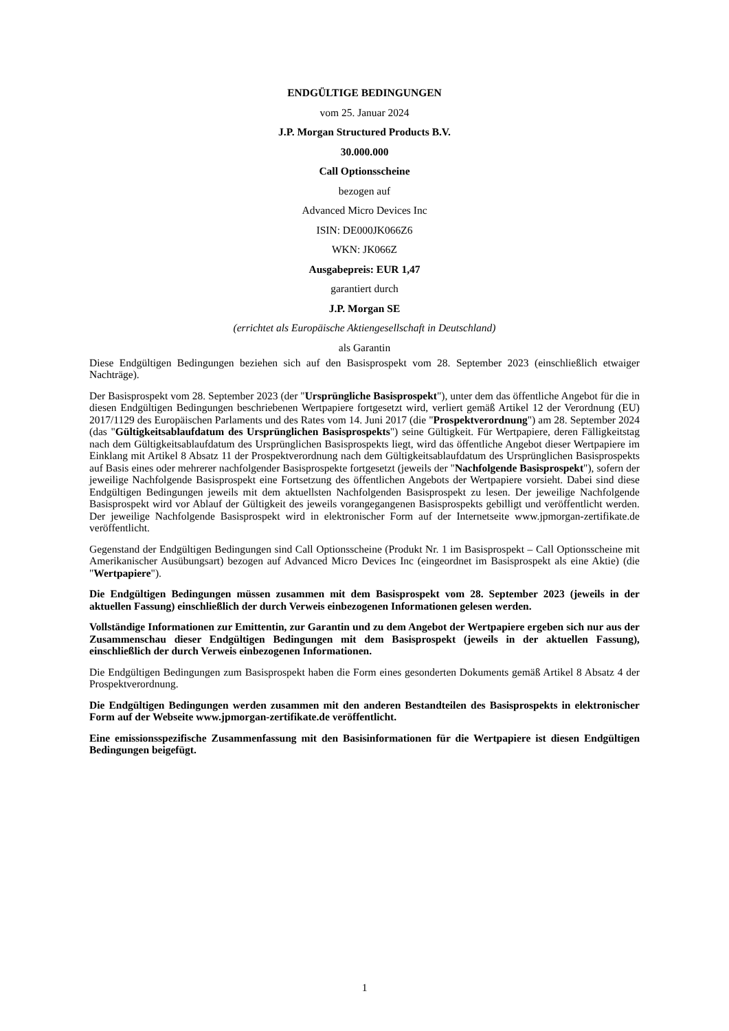ENDGÜLTIGE BEDINGUNGEN
vom 25. Januar 2024
J.P. Morgan Structured Products B.V.
30.000.000
Call Optionsscheine
bezogen auf
Advanced Micro Devices Inc
ISIN: DE000JK066Z6
WKN: JK066Z
Ausgabepreis: EUR 1,47
garantiert durch
J.P. Morgan SE
(errichtet als Europäische Aktiengesellschaft in Deutschland)
als Garantin
Diese Endgültigen Bedingungen beziehen sich auf den Basisprospekt vom 28. September 2023 (einschließlich etwaiger Nachträge).
Der Basisprospekt vom 28. September 2023 (der "Ursprüngliche Basisprospekt"), unter dem das öffentliche Angebot für die in diesen Endgültigen Bedingungen beschriebenen Wertpapiere fortgesetzt wird, verliert gemäß Artikel 12 der Verordnung (EU) 2017/1129 des Europäischen Parlaments und des Rates vom 14. Juni 2017 (die "Prospektverordnung") am 28. September 2024 (das "Gültigkeitsablaufdatum des Ursprünglichen Basisprospekts") seine Gültigkeit. Für Wertpapiere, deren Fälligkeitstag nach dem Gültigkeitsablaufdatum des Ursprünglichen Basisprospekts liegt, wird das öffentliche Angebot dieser Wertpapiere im Einklang mit Artikel 8 Absatz 11 der Prospektverordnung nach dem Gültigkeitsablaufdatum des Ursprünglichen Basisprospekts auf Basis eines oder mehrerer nachfolgender Basisprospekte fortgesetzt (jeweils der "Nachfolgende Basisprospekt"), sofern der jeweilige Nachfolgende Basisprospekt eine Fortsetzung des öffentlichen Angebots der Wertpapiere vorsieht. Dabei sind diese Endgültigen Bedingungen jeweils mit dem aktuellsten Nachfolgenden Basisprospekt zu lesen. Der jeweilige Nachfolgende Basisprospekt wird vor Ablauf der Gültigkeit des jeweils vorangegangenen Basisprospekts gebilligt und veröffentlicht werden. Der jeweilige Nachfolgende Basisprospekt wird in elektronischer Form auf der Internetseite www.jpmorgan-zertifikate.de veröffentlicht.
Gegenstand der Endgültigen Bedingungen sind Call Optionsscheine (Produkt Nr. 1 im Basisprospekt – Call Optionsscheine mit Amerikanischer Ausübungsart) bezogen auf Advanced Micro Devices Inc (eingeordnet im Basisprospekt als eine Aktie) (die "Wertpapiere").
Die Endgültigen Bedingungen müssen zusammen mit dem Basisprospekt vom 28. September 2023 (jeweils in der aktuellen Fassung) einschließlich der durch Verweis einbezogenen Informationen gelesen werden.
Vollständige Informationen zur Emittentin, zur Garantin und zu dem Angebot der Wertpapiere ergeben sich nur aus der Zusammenschau dieser Endgültigen Bedingungen mit dem Basisprospekt (jeweils in der aktuellen Fassung), einschließlich der durch Verweis einbezogenen Informationen.
Die Endgültigen Bedingungen zum Basisprospekt haben die Form eines gesonderten Dokuments gemäß Artikel 8 Absatz 4 der Prospektverordnung.
Die Endgültigen Bedingungen werden zusammen mit den anderen Bestandteilen des Basisprospekts in elektronischer Form auf der Webseite www.jpmorgan-zertifikate.de veröffentlicht.
Eine emissionsspezifische Zusammenfassung mit den Basisinformationen für die Wertpapiere ist diesen Endgültigen Bedingungen beigefügt.
1